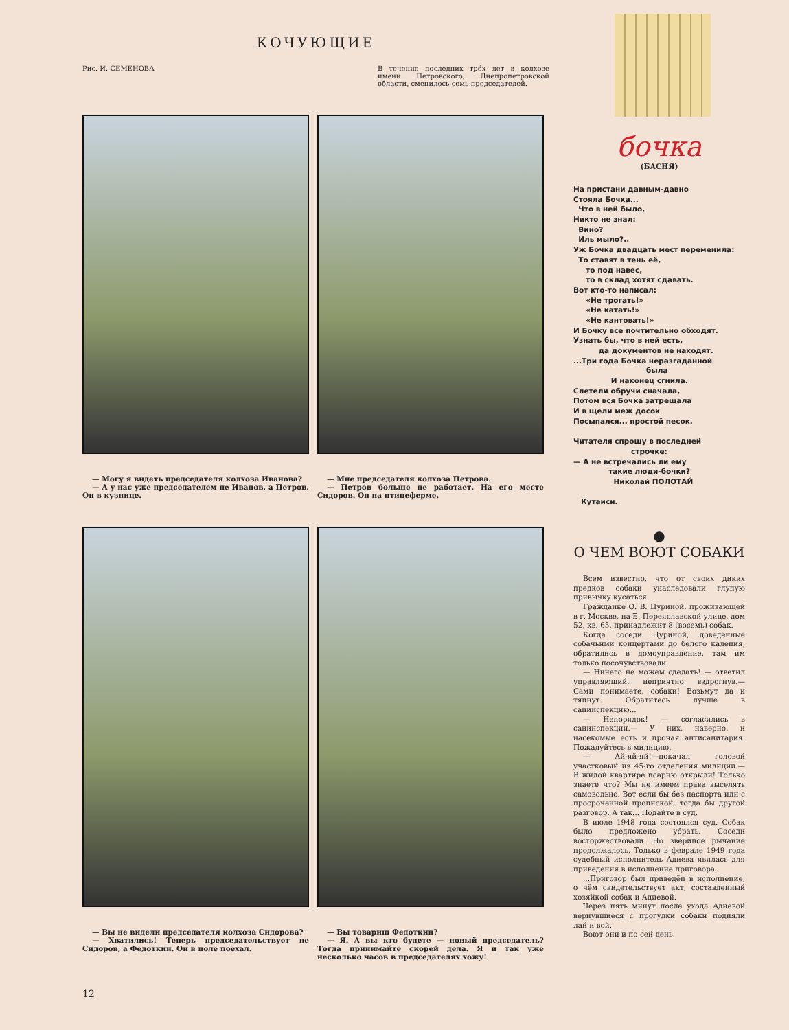КОЧУЮЩИЕ
Рис. И. СЕМЕНОВА В течение последних трёх лет в колхозе имени Петровского, Днепропетровской области, сменилось семь председателей.
— Могу я видеть председателя колхоза Иванова?
— А у нас уже председателем не Иванов, а Петров. Он в кузнице.
— Мне председателя колхоза Петрова.
— Петров больше не работает. На его месте Сидоров. Он на птицеферме.
— Вы не видели председателя колхоза Сидорова?
— Хватились! Теперь председательствует не Сидоров, а Федоткин. Он в поле поехал.
— Вы товарищ Федоткин?
— Я. А вы кто будете — новый председатель? Тогда принимайте скорей дела. Я и так уже несколько часов в председателях хожу!
12
бочка
(БАСНЯ)
На пристани давным-давно Стояла Бочка... Что в ней было, Никто не знал: Вино? Иль мыло?.. Уж Бочка двадцать мест переменила: То ставят в тень её, то под навес, то в склад хотят сдавать. Вот кто-то написал: «Не трогать!» «Не катать!» «Не кантовать!» И Бочку все почтительно обходят. Узнать бы, что в ней есть, да документов не находят. ...Три года Бочка неразгаданной была И наконец сгнила. Слетели обручи сначала, Потом вся Бочка затрещала И в щели меж досок Посыпался... простой песок. Читателя спрошу в последней строчке: — А не встречались ли ему такие люди-бочки? Николай ПОЛОТАЙ Кутаиси.
●
О ЧЕМ ВОЮТ СОБАКИ
Всем известно, что от своих диких предков собаки унаследовали глупую привычку кусаться.
Гражданке О. В. Цуриной, проживающей в г. Москве, на Б. Переяславской улице, дом 52, кв. 65, принадлежит 8 (восемь) собак.
Когда соседи Цуриной, доведённые собачьими концертами до белого каления, обратились в домоуправление, там им только посочувствовали.
— Ничего не можем сделать! — ответил управляющий, неприятно вздрогнув.— Сами понимаете, собаки! Возьмут да и тяпнут. Обратитесь лучше в санинспекцию...
— Непорядок! — согласились в санинспекции.— У них, наверно, и насекомые есть и прочая антисанитария. Пожалуйтесь в милицию.
— Ай-яй-яй!—покачал головой участковый из 45-го отделения милиции.— В жилой квартире псарню открыли! Только знаете что? Мы не имеем права выселять самовольно. Вот если бы без паспорта или с просроченной пропиской, тогда бы другой разговор. А так... Подайте в суд.
В июле 1948 года состоялся суд. Собак было предложено убрать. Соседи восторжествовали. Но звериное рычание продолжалось. Только в феврале 1949 года судебный исполнитель Адиева явилась для приведения в исполнение приговора.
...Приговор был приведён в исполнение, о чём свидетельствует акт, составленный хозяйкой собак и Адиевой.
Через пять минут после ухода Адиевой вернувшиеся с прогулки собаки подняли лай и вой.
Воют они и по сей день.